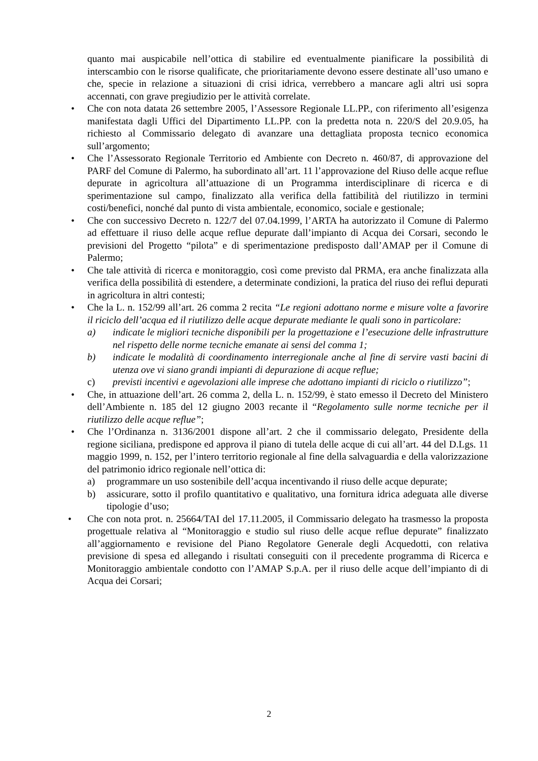quanto mai auspicabile nell’ottica di stabilire ed eventualmente pianificare la possibilità di interscambio con le risorse qualificate, che prioritariamente devono essere destinate all’uso umano e che, specie in relazione a situazioni di crisi idrica, verrebbero a mancare agli altri usi sopra accennati, con grave pregiudizio per le attività correlate.
• Che con nota datata 26 settembre 2005, l’Assessore Regionale LL.PP., con riferimento all’esigenza manifestata dagli Uffici del Dipartimento LL.PP. con la predetta nota n. 220/S del 20.9.05, ha richiesto al Commissario delegato di avanzare una dettagliata proposta tecnico economica sull’argomento;
• Che l’Assessorato Regionale Territorio ed Ambiente con Decreto n. 460/87, di approvazione del PARF del Comune di Palermo, ha subordinato all’art. 11 l’approvazione del Riuso delle acque reflue depurate in agricoltura all’attuazione di un Programma interdisciplinare di ricerca e di sperimentazione sul campo, finalizzato alla verifica della fattibilità del riutilizzo in termini costi/benefici, nonché dal punto di vista ambientale, economico, sociale e gestionale;
• Che con successivo Decreto n. 122/7 del 07.04.1999, l’ARTA ha autorizzato il Comune di Palermo ad effettuare il riuso delle acque reflue depurate dall’impianto di Acqua dei Corsari, secondo le previsioni del Progetto “pilota” e di sperimentazione predisposto dall’AMAP per il Comune di Palermo;
• Che tale attività di ricerca e monitoraggio, così come previsto dal PRMA, era anche finalizzata alla verifica della possibilità di estendere, a determinate condizioni, la pratica del riuso dei reflui depurati in agricoltura in altri contesti;
• Che la L. n. 152/99 all’art. 26 comma 2 recita “Le regioni adottano norme e misure volte a favorire il riciclo dell’acqua ed il riutilizzo delle acque depurate mediante le quali sono in particolare:
a) indicate le migliori tecniche disponibili per la progettazione e l’esecuzione delle infrastrutture nel rispetto delle norme tecniche emanate ai sensi del comma 1;
b) indicate le modalità di coordinamento interregionale anche al fine di servire vasti bacini di utenza ove vi siano grandi impianti di depurazione di acque reflue;
c) previsti incentivi e agevolazioni alle imprese che adottano impianti di riciclo o riutilizzo”;
• Che, in attuazione dell’art. 26 comma 2, della L. n. 152/99, è stato emesso il Decreto del Ministero dell’Ambiente n. 185 del 12 giugno 2003 recante il “Regolamento sulle norme tecniche per il riutilizzo delle acque reflue”;
• Che l’Ordinanza n. 3136/2001 dispone all’art. 2 che il commissario delegato, Presidente della regione siciliana, predispone ed approva il piano di tutela delle acque di cui all’art. 44 del D.Lgs. 11 maggio 1999, n. 152, per l’intero territorio regionale al fine della salvaguardia e della valorizzazione del patrimonio idrico regionale nell’ottica di:
a) programmare un uso sostenibile dell’acqua incentivando il riuso delle acque depurate;
b) assicurare, sotto il profilo quantitativo e qualitativo, una fornitura idrica adeguata alle diverse tipologie d’uso;
• Che con nota prot. n. 25664/TAI del 17.11.2005, il Commissario delegato ha trasmesso la proposta progettuale relativa al “Monitoraggio e studio sul riuso delle acque reflue depurate” finalizzato all’aggiornamento e revisione del Piano Regolatore Generale degli Acquedotti, con relativa previsione di spesa ed allegando i risultati conseguiti con il precedente programma di Ricerca e Monitoraggio ambientale condotto con l’AMAP S.p.A. per il riuso delle acque dell’impianto di di Acqua dei Corsari;
2